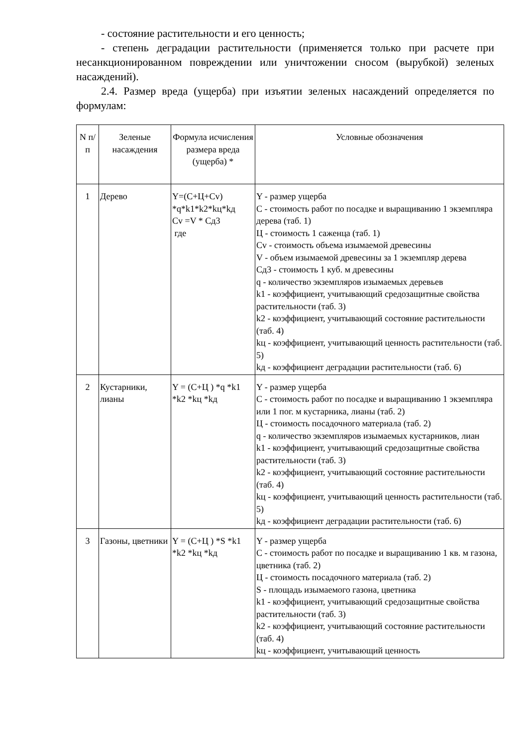- состояние растительности и его ценность;
- степень деградации растительности (применяется только при расчете при несанкционированном повреждении или уничтожении сносом (вырубкой) зеленых насаждений).
2.4. Размер вреда (ущерба) при изъятии зеленых насаждений определяется по формулам:
| N п/п | Зеленые насаждения | Формула исчисления размера вреда (ущерба) * | Условные обозначения |
| --- | --- | --- | --- |
| 1 | Дерево | Y=(C+Ц+Cv) *q*k1*k2*kц*kд Cv =V * Сд3 где | Y - размер ущерба C - стоимость работ по посадке и выращиванию 1 экземпляра дерева (таб. 1) Ц - стоимость 1 саженца (таб. 1) Cv - стоимость объема изымаемой древесины V - объем изымаемой древесины за 1 экземпляр дерева Сд3 - стоимость 1 куб. м древесины q - количество экземпляров изымаемых деревьев k1 - коэффициент, учитывающий средозащитные свойства растительности (таб. 3) k2 - коэффициент, учитывающий состояние растительности (таб. 4) kц - коэффициент, учитывающий ценность растительности (таб. 5) kд - коэффициент деградации растительности (таб. 6) |
| 2 | Кустарники, лианы | Y = (C+Ц ) *q *k1 *k2 *kц *kд | Y - размер ущерба C - стоимость работ по посадке и выращиванию 1 экземпляра или 1 пог. м кустарника, лианы (таб. 2) Ц - стоимость посадочного материала (таб. 2) q - количество экземпляров изымаемых кустарников, лиан k1 - коэффициент, учитывающий средозащитные свойства растительности (таб. 3) k2 - коэффициент, учитывающий состояние растительности (таб. 4) kц - коэффициент, учитывающий ценность растительности (таб. 5) kд - коэффициент деградации растительности (таб. 6) |
| 3 | Газоны, цветники | Y = (C+Ц ) *S *k1 *k2 *kц *kд | Y - размер ущерба C - стоимость работ по посадке и выращиванию 1 кв. м газона, цветника (таб. 2) Ц - стоимость посадочного материала (таб. 2) S - площадь изымаемого газона, цветника k1 - коэффициент, учитывающий средозащитные свойства растительности (таб. 3) k2 - коэффициент, учитывающий состояние растительности (таб. 4) kц - коэффициент, учитывающий ценность |